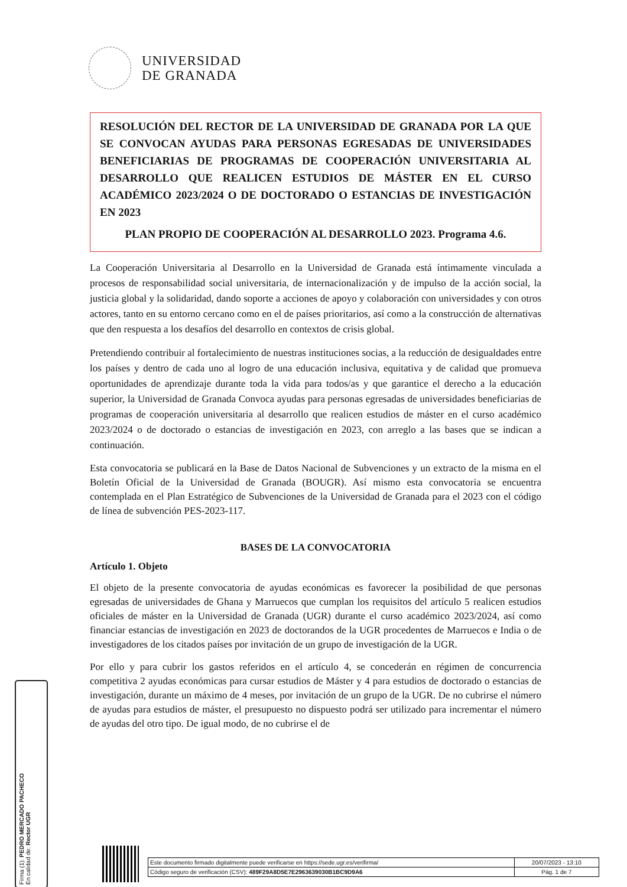UNIVERSIDAD
DE GRANADA
RESOLUCIÓN DEL RECTOR DE LA UNIVERSIDAD DE GRANADA POR LA QUE SE CONVOCAN AYUDAS PARA PERSONAS EGRESADAS DE UNIVERSIDADES BENEFICIARIAS DE PROGRAMAS DE COOPERACIÓN UNIVERSITARIA AL DESARROLLO QUE REALICEN ESTUDIOS DE MÁSTER EN EL CURSO ACADÉMICO 2023/2024 O DE DOCTORADO O ESTANCIAS DE INVESTIGACIÓN EN 2023
PLAN PROPIO DE COOPERACIÓN AL DESARROLLO 2023. Programa 4.6.
La Cooperación Universitaria al Desarrollo en la Universidad de Granada está íntimamente vinculada a procesos de responsabilidad social universitaria, de internacionalización y de impulso de la acción social, la justicia global y la solidaridad, dando soporte a acciones de apoyo y colaboración con universidades y con otros actores, tanto en su entorno cercano como en el de países prioritarios, así como a la construcción de alternativas que den respuesta a los desafíos del desarrollo en contextos de crisis global.
Pretendiendo contribuir al fortalecimiento de nuestras instituciones socias, a la reducción de desigualdades entre los países y dentro de cada uno al logro de una educación inclusiva, equitativa y de calidad que promueva oportunidades de aprendizaje durante toda la vida para todos/as y que garantice el derecho a la educación superior, la Universidad de Granada Convoca ayudas para personas egresadas de universidades beneficiarias de programas de cooperación universitaria al desarrollo que realicen estudios de máster en el curso académico 2023/2024 o de doctorado o estancias de investigación en 2023, con arreglo a las bases que se indican a continuación.
Esta convocatoria se publicará en la Base de Datos Nacional de Subvenciones y un extracto de la misma en el Boletín Oficial de la Universidad de Granada (BOUGR). Así mismo esta convocatoria se encuentra contemplada en el Plan Estratégico de Subvenciones de la Universidad de Granada para el 2023 con el código de línea de subvención PES-2023-117.
BASES DE LA CONVOCATORIA
Artículo 1. Objeto
El objeto de la presente convocatoria de ayudas económicas es favorecer la posibilidad de que personas egresadas de universidades de Ghana y Marruecos que cumplan los requisitos del artículo 5 realicen estudios oficiales de máster en la Universidad de Granada (UGR) durante el curso académico 2023/2024, así como financiar estancias de investigación en 2023 de doctorandos de la UGR procedentes de Marruecos e India o de investigadores de los citados países por invitación de un grupo de investigación de la UGR.
Por ello y para cubrir los gastos referidos en el artículo 4, se concederán en régimen de concurrencia competitiva 2 ayudas económicas para cursar estudios de Máster y 4 para estudios de doctorado o estancias de investigación, durante un máximo de 4 meses, por invitación de un grupo de la UGR. De no cubrirse el número de ayudas para estudios de máster, el presupuesto no dispuesto podrá ser utilizado para incrementar el número de ayudas del otro tipo. De igual modo, de no cubrirse el de
Firma (1): PEDRO MERCADO PACHECO
En calidad de: Rector UGR
| Este documento firmado digitalmente puede verificarse en https://sede.ugr.es/verifirma/ | 20/07/2023 - 13:10 |
| Código seguro de verificación (CSV): 489F29A8D5E7E2963639030B1BC9D9A6 | Pág. 1 de 7 |